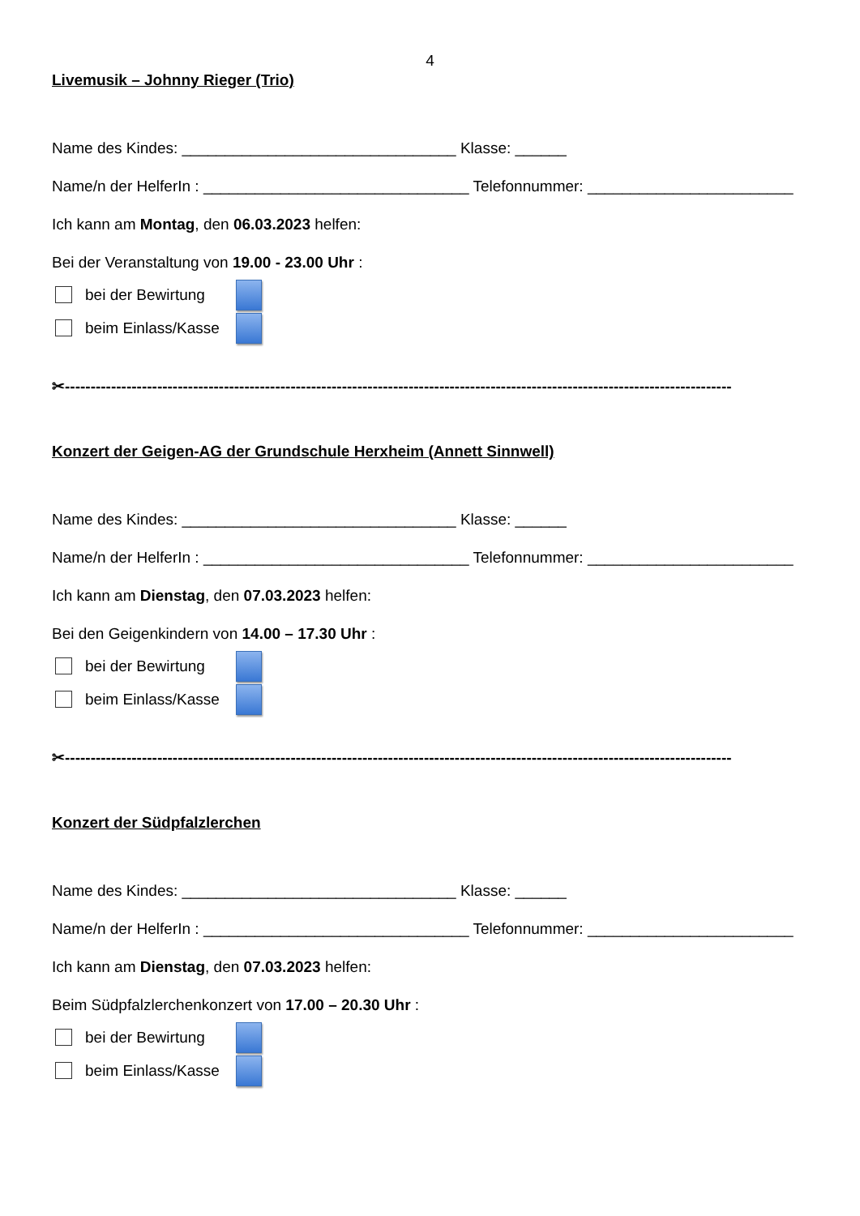4
Livemusik – Johnny Rieger (Trio)
Name des Kindes: ________________________________ Klasse: ______
Name/n der HelferIn : _______________________________ Telefonnummer: ________________________
Ich kann am Montag, den 06.03.2023 helfen:
Bei der Veranstaltung von 19.00 - 23.00 Uhr :
bei der Bewirtung
beim Einlass/Kasse
✂----------------------------------------------------------------------------------------------------------------------------------
Konzert der Geigen-AG der Grundschule Herxheim (Annett Sinnwell)
Name des Kindes: ________________________________ Klasse: ______
Name/n der HelferIn : _______________________________ Telefonnummer: ________________________
Ich kann am Dienstag, den 07.03.2023 helfen:
Bei den Geigenkindern von 14.00 – 17.30 Uhr :
bei der Bewirtung
beim Einlass/Kasse
✂----------------------------------------------------------------------------------------------------------------------------------
Konzert der Südpfalzlerchen
Name des Kindes: ________________________________ Klasse: ______
Name/n der HelferIn : _______________________________ Telefonnummer: ________________________
Ich kann am Dienstag, den 07.03.2023 helfen:
Beim Südpfalzlerchenkonzert von 17.00 – 20.30 Uhr :
bei der Bewirtung
beim Einlass/Kasse